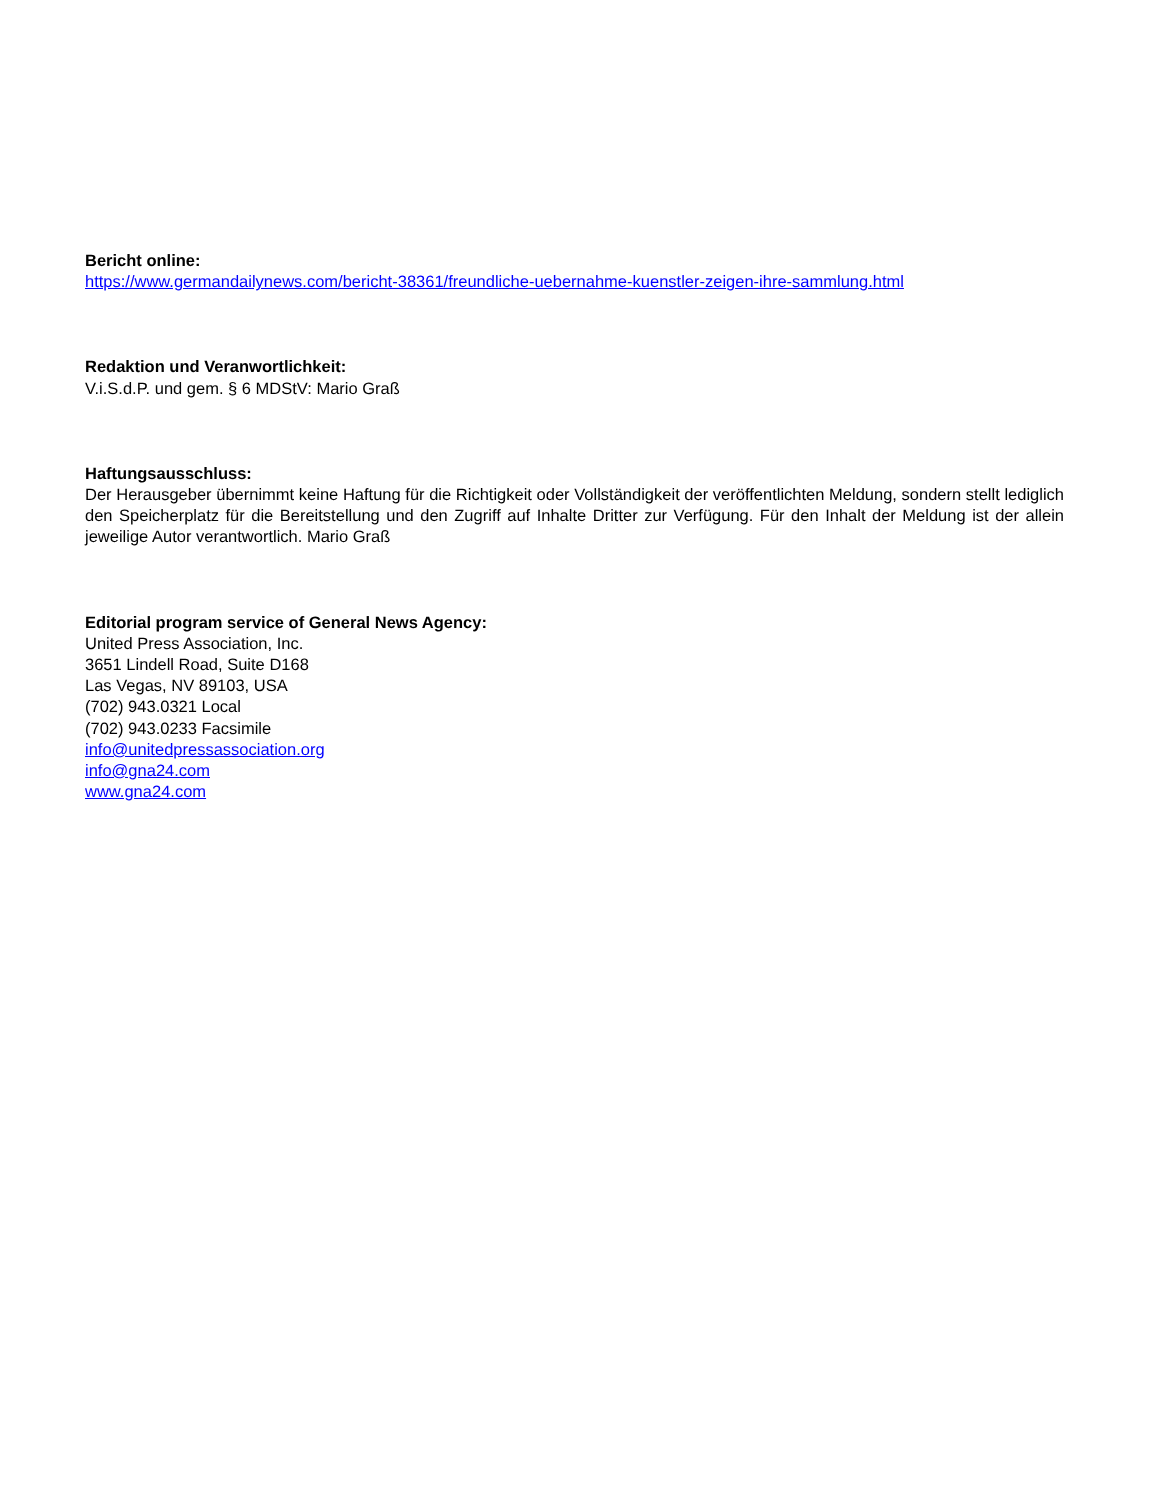Bericht online:
https://www.germandailynews.com/bericht-38361/freundliche-uebernahme-kuenstler-zeigen-ihre-sammlung.html
Redaktion und Veranwortlichkeit:
V.i.S.d.P. und gem. § 6 MDStV: Mario Graß
Haftungsausschluss:
Der Herausgeber übernimmt keine Haftung für die Richtigkeit oder Vollständigkeit der veröffentlichten Meldung, sondern stellt lediglich den Speicherplatz für die Bereitstellung und den Zugriff auf Inhalte Dritter zur Verfügung. Für den Inhalt der Meldung ist der allein jeweilige Autor verantwortlich. Mario Graß
Editorial program service of General News Agency:
United Press Association, Inc.
3651 Lindell Road, Suite D168
Las Vegas, NV 89103, USA
(702) 943.0321 Local
(702) 943.0233 Facsimile
info@unitedpressassociation.org
info@gna24.com
www.gna24.com